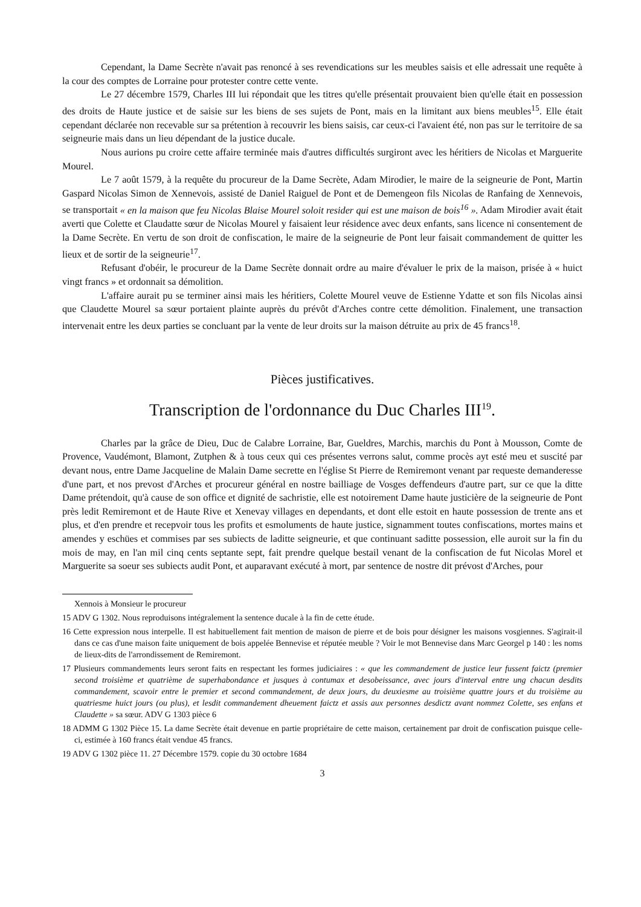Cependant, la Dame Secrète n'avait pas renoncé à ses revendications sur les meubles saisis et elle adressait une requête à la cour des comptes de Lorraine pour protester contre cette vente.
Le 27 décembre 1579, Charles III lui répondait que les titres qu'elle présentait prouvaient bien qu'elle était en possession des droits de Haute justice et de saisie sur les biens de ses sujets de Pont, mais en la limitant aux biens meubles<sup>15</sup>. Elle était cependant déclarée non recevable sur sa prétention à recouvrir les biens saisis, car ceux-ci l'avaient été, non pas sur le territoire de sa seigneurie mais dans un lieu dépendant de la justice ducale.
Nous aurions pu croire cette affaire terminée mais d'autres difficultés surgiront avec les héritiers de Nicolas et Marguerite Mourel.
Le 7 août 1579, à la requête du procureur de la Dame Secrète, Adam Mirodier, le maire de la seigneurie de Pont, Martin Gaspard Nicolas Simon de Xennevois, assisté de Daniel Raiguel de Pont et de Demengeon fils Nicolas de Ranfaing de Xennevois, se transportait « en la maison que feu Nicolas Blaise Mourel soloit resider qui est une maison de bois<sup>16</sup> ». Adam Mirodier avait était averti que Colette et Claudatte sœur de Nicolas Mourel y faisaient leur résidence avec deux enfants, sans licence ni consentement de la Dame Secrète. En vertu de son droit de confiscation, le maire de la seigneurie de Pont leur faisait commandement de quitter les lieux et de sortir de la seigneurie<sup>17</sup>.
Refusant d'obéir, le procureur de la Dame Secrète donnait ordre au maire d'évaluer le prix de la maison, prisée à « huict vingt francs » et ordonnait sa démolition.
L'affaire aurait pu se terminer ainsi mais les héritiers, Colette Mourel veuve de Estienne Ydatte et son fils Nicolas ainsi que Claudette Mourel sa sœur portaient plainte auprès du prévôt d'Arches contre cette démolition. Finalement, une transaction intervenait entre les deux parties se concluant par la vente de leur droits sur la maison détruite au prix de 45 francs<sup>18</sup>.
Pièces justificatives.
Transcription de l'ordonnance du Duc Charles III<sup>19</sup>.
Charles par la grâce de Dieu, Duc de Calabre Lorraine, Bar, Gueldres, Marchis, marchis du Pont à Mousson, Comte de Provence, Vaudémont, Blamont, Zutphen & à tous ceux qui ces présentes verrons salut, comme procès ayt esté meu et suscité par devant nous, entre Dame Jacqueline de Malain Dame secrette en l'église St Pierre de Remiremont venant par requeste demanderesse d'une part, et nos prevost d'Arches et procureur général en nostre bailliage de Vosges deffendeurs d'autre part, sur ce que la ditte Dame prétendoit, qu'à cause de son office et dignité de sachristie, elle est notoirement Dame haute justicière de la seigneurie de Pont près ledit Remiremont et de Haute Rive et Xenevay villages en dependants, et dont elle estoit en haute possession de trente ans et plus, et d'en prendre et recepvoir tous les profits et esmoluments de haute justice, signamment toutes confiscations, mortes mains et amendes y eschües et commises par ses subiects de laditte seigneurie, et que continuant saditte possession, elle auroit sur la fin du mois de may, en l'an mil cinq cents septante sept, fait prendre quelque bestail venant de la confiscation de fut Nicolas Morel et Marguerite sa soeur ses subiects audit Pont, et auparavant exécuté à mort, par sentence de nostre dit prévost d'Arches, pour
Xennois à Monsieur le procureur
15 ADV G 1302. Nous reproduisons intégralement la sentence ducale à la fin de cette étude.
16 Cette expression nous interpelle. Il est habituellement fait mention de maison de pierre et de bois pour désigner les maisons vosgiennes. S'agirait-il dans ce cas d'une maison faite uniquement de bois appelée Bennevise et réputée meuble ? Voir le mot Bennevise dans Marc Georgel p 140 : les noms de lieux-dits de l'arrondissement de Remiremont.
17 Plusieurs commandements leurs seront faits en respectant les formes judiciaires : « que les commandement de justice leur fussent faictz (premier second troisième et quatrième de superhabondance et jusques à contumax et desobeissance, avec jours d'interval entre ung chacun desdits commandement, scavoir entre le premier et second commandement, de deux jours, du deuxiesme au troisième quattre jours et du troisième au quatriesme huict jours (ou plus), et lesdit commandement dheuement faictz et assis aux personnes desdictz avant nommez Colette, ses enfans et Claudette » sa sœur. ADV G 1303 pièce 6
18 ADMM G 1302 Pièce 15. La dame Secrète était devenue en partie propriétaire de cette maison, certainement par droit de confiscation puisque celle-ci, estimée à 160 francs était vendue 45 francs.
19 ADV G 1302 pièce 11. 27 Décembre 1579. copie du 30 octobre 1684
3